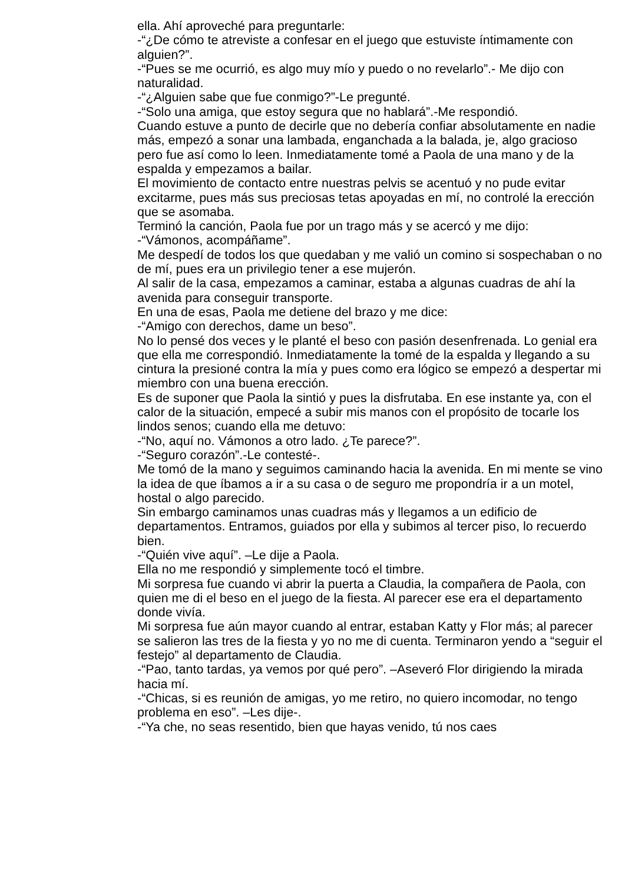ella. Ahí aproveché para preguntarle:
-“¿De cómo te atreviste a confesar en el juego que estuviste íntimamente con alguien?”.
-“Pues se me ocurrió, es algo muy mío y puedo o no revelarlo”.- Me dijo con naturalidad.
-“¿Alguien sabe que fue conmigo?”-Le pregunté.
-“Solo una amiga, que estoy segura que no hablará”.-Me respondió.
Cuando estuve a punto de decirle que no debería confiar absolutamente en nadie más, empezó a sonar una lambada, enganchada a la balada, je, algo gracioso pero fue así como lo leen. Inmediatamente tomé a Paola de una mano y de la espalda y empezamos a bailar.
El movimiento de contacto entre nuestras pelvis se acentuó y no pude evitar excitarme, pues más sus preciosas tetas apoyadas en mí, no controlé la erección que se asomaba.
Terminó la canción, Paola fue por un trago más y se acercó y me dijo:
-“Vámonos, acompáñame”.
Me despedí de todos los que quedaban y me valió un comino si sospechaban o no de mí, pues era un privilegio tener a ese mujerón.
Al salir de la casa, empezamos a caminar, estaba a algunas cuadras de ahí la avenida para conseguir transporte.
En una de esas, Paola me detiene del brazo y me dice:
-“Amigo con derechos, dame un beso”.
No lo pensé dos veces y le planté el beso con pasión desenfrenada. Lo genial era que ella me correspondió. Inmediatamente la tomé de la espalda y llegando a su cintura la presioné contra la mía y pues como era lógico se empezó a despertar mi miembro con una buena erección.
Es de suponer que Paola la sintió y pues la disfrutaba. En ese instante ya, con el calor de la situación, empecé a subir mis manos con el propósito de tocarle los lindos senos; cuando ella me detuvo:
-“No, aquí no. Vámonos a otro lado. ¿Te parece?”.
-“Seguro corazón”.-Le contesté-.
Me tomó de la mano y seguimos caminando hacia la avenida. En mi mente se vino la idea de que íbamos a ir a su casa o de seguro me propondría ir a un motel, hostal o algo parecido.
Sin embargo caminamos unas cuadras más y llegamos a un edificio de departamentos. Entramos, guiados por ella y subimos al tercer piso, lo recuerdo bien.
-“Quién vive aquí”. –Le dije a Paola.
Ella no me respondió y simplemente tocó el timbre.
Mi sorpresa fue cuando vi abrir la puerta a Claudia, la compañera de Paola, con quien me di el beso en el juego de la fiesta. Al parecer ese era el departamento donde vivía.
Mi sorpresa fue aún mayor cuando al entrar, estaban Katty y Flor más; al parecer se salieron las tres de la fiesta y yo no me di cuenta. Terminaron yendo a “seguir el festejo” al departamento de Claudia.
-“Pao, tanto tardas, ya vemos por qué pero”. –Aseveró Flor dirigiendo la mirada hacia mí.
-“Chicas, si es reunión de amigas, yo me retiro, no quiero incomodar, no tengo problema en eso”. –Les dije-.
-“Ya che, no seas resentido, bien que hayas venido, tú nos caes